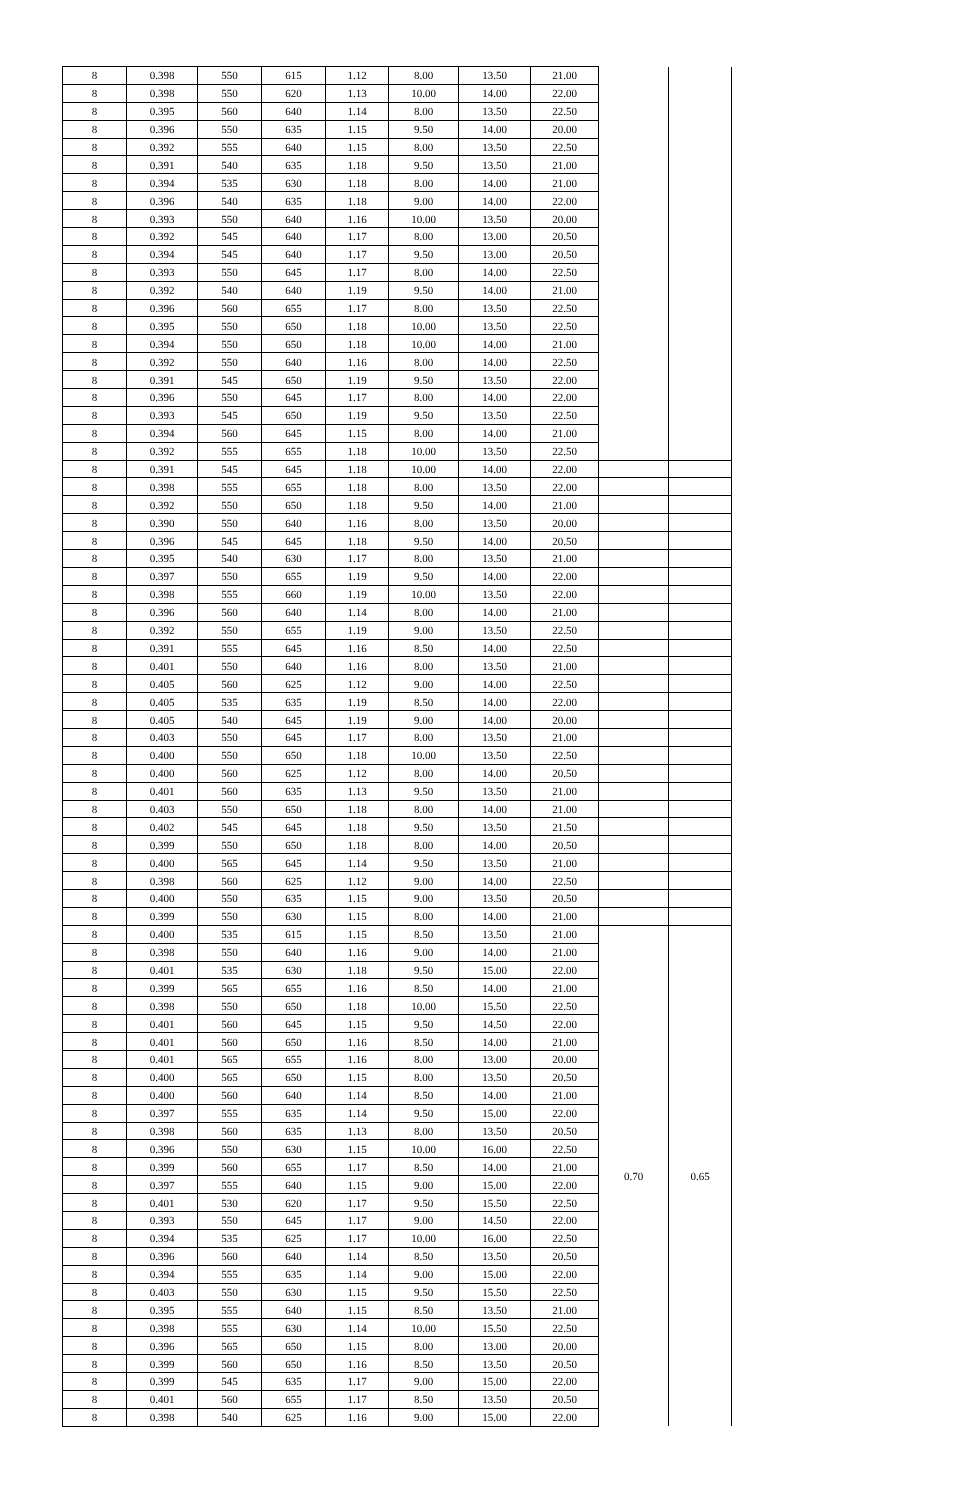| 8 | 0.398 | 550 | 615 | 1.12 | 8.00 | 13.50 | 21.00 | | |
| 8 | 0.398 | 550 | 620 | 1.13 | 10.00 | 14.00 | 22.00 | | |
| 8 | 0.395 | 560 | 640 | 1.14 | 8.00 | 13.50 | 22.50 | | |
| 8 | 0.396 | 550 | 635 | 1.15 | 9.50 | 14.00 | 20.00 | | |
| 8 | 0.392 | 555 | 640 | 1.15 | 8.00 | 13.50 | 22.50 | | |
| 8 | 0.391 | 540 | 635 | 1.18 | 9.50 | 13.50 | 21.00 | | |
| 8 | 0.394 | 535 | 630 | 1.18 | 8.00 | 14.00 | 21.00 | | |
| 8 | 0.396 | 540 | 635 | 1.18 | 9.00 | 14.00 | 22.00 | | |
| 8 | 0.393 | 550 | 640 | 1.16 | 10.00 | 13.50 | 20.00 | | |
| 8 | 0.392 | 545 | 640 | 1.17 | 8.00 | 13.00 | 20.50 | | |
| 8 | 0.394 | 545 | 640 | 1.17 | 9.50 | 13.00 | 20.50 | | |
| 8 | 0.393 | 550 | 645 | 1.17 | 8.00 | 14.00 | 22.50 | | |
| 8 | 0.392 | 540 | 640 | 1.19 | 9.50 | 14.00 | 21.00 | | |
| 8 | 0.396 | 560 | 655 | 1.17 | 8.00 | 13.50 | 22.50 | | |
| 8 | 0.395 | 550 | 650 | 1.18 | 10.00 | 13.50 | 22.50 | | |
| 8 | 0.394 | 550 | 650 | 1.18 | 10.00 | 14.00 | 21.00 | | |
| 8 | 0.392 | 550 | 640 | 1.16 | 8.00 | 14.00 | 22.50 | | |
| 8 | 0.391 | 545 | 650 | 1.19 | 9.50 | 13.50 | 22.00 | | |
| 8 | 0.396 | 550 | 645 | 1.17 | 8.00 | 14.00 | 22.00 | | |
| 8 | 0.393 | 545 | 650 | 1.19 | 9.50 | 13.50 | 22.50 | | |
| 8 | 0.394 | 560 | 645 | 1.15 | 8.00 | 14.00 | 21.00 | | |
| 8 | 0.392 | 555 | 655 | 1.18 | 10.00 | 13.50 | 22.50 | | |
| 8 | 0.391 | 545 | 645 | 1.18 | 10.00 | 14.00 | 22.00 | | |
| 8 | 0.398 | 555 | 655 | 1.18 | 8.00 | 13.50 | 22.00 | | |
| 8 | 0.392 | 550 | 650 | 1.18 | 9.50 | 14.00 | 21.00 | | |
| 8 | 0.390 | 550 | 640 | 1.16 | 8.00 | 13.50 | 20.00 | | |
| 8 | 0.396 | 545 | 645 | 1.18 | 9.50 | 14.00 | 20.50 | | |
| 8 | 0.395 | 540 | 630 | 1.17 | 8.00 | 13.50 | 21.00 | | |
| 8 | 0.397 | 550 | 655 | 1.19 | 9.50 | 14.00 | 22.00 | | |
| 8 | 0.398 | 555 | 660 | 1.19 | 10.00 | 13.50 | 22.00 | | |
| 8 | 0.396 | 560 | 640 | 1.14 | 8.00 | 14.00 | 21.00 | | |
| 8 | 0.392 | 550 | 655 | 1.19 | 9.00 | 13.50 | 22.50 | | |
| 8 | 0.391 | 555 | 645 | 1.16 | 8.50 | 14.00 | 22.50 | | |
| 8 | 0.401 | 550 | 640 | 1.16 | 8.00 | 13.50 | 21.00 | | |
| 8 | 0.405 | 560 | 625 | 1.12 | 9.00 | 14.00 | 22.50 | | |
| 8 | 0.405 | 535 | 635 | 1.19 | 8.50 | 14.00 | 22.00 | | |
| 8 | 0.405 | 540 | 645 | 1.19 | 9.00 | 14.00 | 20.00 | | |
| 8 | 0.403 | 550 | 645 | 1.17 | 8.00 | 13.50 | 21.00 | | |
| 8 | 0.400 | 550 | 650 | 1.18 | 10.00 | 13.50 | 22.50 | | |
| 8 | 0.400 | 560 | 625 | 1.12 | 8.00 | 14.00 | 20.50 | | |
| 8 | 0.401 | 560 | 635 | 1.13 | 9.50 | 13.50 | 21.00 | | |
| 8 | 0.403 | 550 | 650 | 1.18 | 8.00 | 14.00 | 21.00 | | |
| 8 | 0.402 | 545 | 645 | 1.18 | 9.50 | 13.50 | 21.50 | | |
| 8 | 0.399 | 550 | 650 | 1.18 | 8.00 | 14.00 | 20.50 | | |
| 8 | 0.400 | 565 | 645 | 1.14 | 9.50 | 13.50 | 21.00 | | |
| 8 | 0.398 | 560 | 625 | 1.12 | 9.00 | 14.00 | 22.50 | | |
| 8 | 0.400 | 550 | 635 | 1.15 | 9.00 | 13.50 | 20.50 | | |
| 8 | 0.399 | 550 | 630 | 1.15 | 8.00 | 14.00 | 21.00 | | |
| 8 | 0.400 | 535 | 615 | 1.15 | 8.50 | 13.50 | 21.00 | 0.70 | 0.65 |
| 8 | 0.398 | 550 | 640 | 1.16 | 9.00 | 14.00 | 21.00 | | |
| 8 | 0.401 | 535 | 630 | 1.18 | 9.50 | 15.00 | 22.00 | | |
| 8 | 0.399 | 565 | 655 | 1.16 | 8.50 | 14.00 | 21.00 | | |
| 8 | 0.398 | 550 | 650 | 1.18 | 10.00 | 15.50 | 22.50 | | |
| 8 | 0.401 | 560 | 645 | 1.15 | 9.50 | 14.50 | 22.00 | | |
| 8 | 0.401 | 560 | 650 | 1.16 | 8.50 | 14.00 | 21.00 | | |
| 8 | 0.401 | 565 | 655 | 1.16 | 8.00 | 13.00 | 20.00 | | |
| 8 | 0.400 | 565 | 650 | 1.15 | 8.00 | 13.50 | 20.50 | | |
| 8 | 0.400 | 560 | 640 | 1.14 | 8.50 | 14.00 | 21.00 | | |
| 8 | 0.397 | 555 | 635 | 1.14 | 9.50 | 15.00 | 22.00 | | |
| 8 | 0.398 | 560 | 635 | 1.13 | 8.00 | 13.50 | 20.50 | | |
| 8 | 0.396 | 550 | 630 | 1.15 | 10.00 | 16.00 | 22.50 | | |
| 8 | 0.399 | 560 | 655 | 1.17 | 8.50 | 14.00 | 21.00 | | |
| 8 | 0.397 | 555 | 640 | 1.15 | 9.00 | 15.00 | 22.00 | | |
| 8 | 0.401 | 530 | 620 | 1.17 | 9.50 | 15.50 | 22.50 | | |
| 8 | 0.393 | 550 | 645 | 1.17 | 9.00 | 14.50 | 22.00 | | |
| 8 | 0.394 | 535 | 625 | 1.17 | 10.00 | 16.00 | 22.50 | | |
| 8 | 0.396 | 560 | 640 | 1.14 | 8.50 | 13.50 | 20.50 | | |
| 8 | 0.394 | 555 | 635 | 1.14 | 9.00 | 15.00 | 22.00 | | |
| 8 | 0.403 | 550 | 630 | 1.15 | 9.50 | 15.50 | 22.50 | | |
| 8 | 0.395 | 555 | 640 | 1.15 | 8.50 | 13.50 | 21.00 | | |
| 8 | 0.398 | 555 | 630 | 1.14 | 10.00 | 15.50 | 22.50 | | |
| 8 | 0.396 | 565 | 650 | 1.15 | 8.00 | 13.00 | 20.00 | | |
| 8 | 0.399 | 560 | 650 | 1.16 | 8.50 | 13.50 | 20.50 | | |
| 8 | 0.399 | 545 | 635 | 1.17 | 9.00 | 15.00 | 22.00 | | |
| 8 | 0.401 | 560 | 655 | 1.17 | 8.50 | 13.50 | 20.50 | | |
| 8 | 0.398 | 540 | 625 | 1.16 | 9.00 | 15.00 | 22.00 | | |